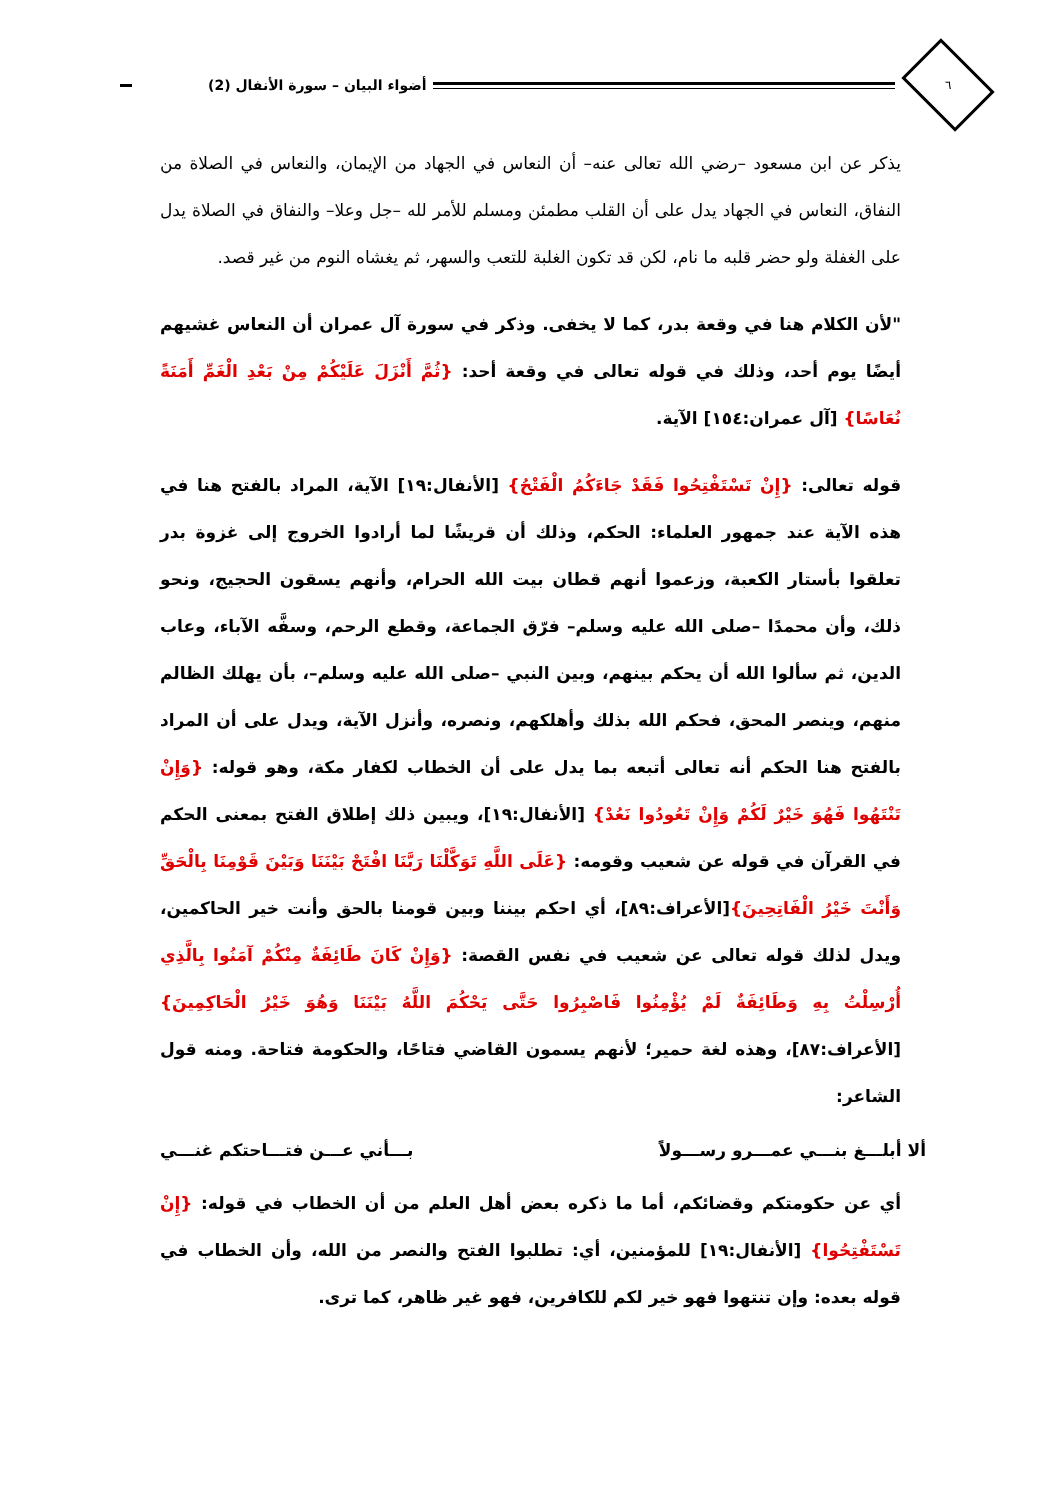٦
أضواء البيان – سورة الأنفال (2)
يذكر عن ابن مسعود –رضي الله تعالى عنه– أن النعاس في الجهاد من الإيمان، والنعاس في الصلاة من النفاق، النعاس في الجهاد يدل على أن القلب مطمئن ومسلم للأمر لله –جل وعلا– والنفاق في الصلاة يدل على الغفلة ولو حضر قلبه ما نام، لكن قد تكون الغلبة للتعب والسهر، ثم يغشاه النوم من غير قصد.
"لأن الكلام هنا في وقعة بدر، كما لا يخفى. وذكر في سورة آل عمران أن النعاس غشيهم أيضًا يوم أحد، وذلك في قوله تعالى في وقعة أحد: {ثُمَّ أَنْزَلَ عَلَيْكُمْ مِنْ بَعْدِ الْغَمِّ أَمَنَةً نُعَاسًا} [آل عمران:١٥٤] الآية.
قوله تعالى: {إِنْ تَسْتَفْتِحُوا فَقَدْ جَاءَكُمُ الْفَتْحُ} [الأنفال:١٩] الآية، المراد بالفتح هنا في هذه الآية عند جمهور العلماء: الحكم، وذلك أن قريشًا لما أرادوا الخروج إلى غزوة بدر تعلقوا بأستار الكعبة، وزعموا أنهم قطان بيت الله الحرام، وأنهم يسقون الحجيج، ونحو ذلك، وأن محمدًا –صلى الله عليه وسلم– فرّق الجماعة، وقطع الرحم، وسفَّه الآباء، وعاب الدين، ثم سألوا الله أن يحكم بينهم، وبين النبي –صلى الله عليه وسلم–، بأن يهلك الظالم منهم، وينصر المحق، فحكم الله بذلك وأهلكهم، ونصره، وأنزل الآية، ويدل على أن المراد بالفتح هنا الحكم أنه تعالى أتبعه بما يدل على أن الخطاب لكفار مكة، وهو قوله: {وَإِنْ تَنْتَهُوا فَهُوَ خَيْرٌ لَكُمْ وَإِنْ تَعُودُوا نَعُدْ} [الأنفال:١٩]، ويبين ذلك إطلاق الفتح بمعنى الحكم في القرآن في قوله عن شعيب وقومه: {عَلَى اللَّهِ تَوَكَّلْنَا رَبَّنَا افْتَحْ بَيْنَنَا وَبَيْنَ قَوْمِنَا بِالْحَقِّ وَأَنْتَ خَيْرُ الْفَاتِحِينَ}[الأعراف:٨٩]، أي احكم بيننا وبين قومنا بالحق وأنت خير الحاكمين، ويدل لذلك قوله تعالى عن شعيب في نفس القصة: {وَإِنْ كَانَ طَائِفَةٌ مِنْكُمْ آمَنُوا بِالَّذِي أُرْسِلْتُ بِهِ وَطَائِفَةٌ لَمْ يُؤْمِنُوا فَاصْبِرُوا حَتَّى يَحْكُمَ اللَّهُ بَيْنَنَا وَهُوَ خَيْرُ الْحَاكِمِينَ} [الأعراف:٨٧]، وهذه لغة حمير؛ لأنهم يسمون القاضي فتاحًا، والحكومة فتاحة. ومنه قول الشاعر:
ألا أبلـــغ بنـــي عمـــرو رســـولاً بـــأني عـــن فتـــاحتكم غنـــي
أي عن حكومتكم وقضائكم، أما ما ذكره بعض أهل العلم من أن الخطاب في قوله: {إِنْ تَسْتَفْتِحُوا} [الأنفال:١٩] للمؤمنين، أي: تطلبوا الفتح والنصر من الله، وأن الخطاب في قوله بعده: وإن تنتهوا فهو خير لكم للكافرين، فهو غير ظاهر، كما ترى.